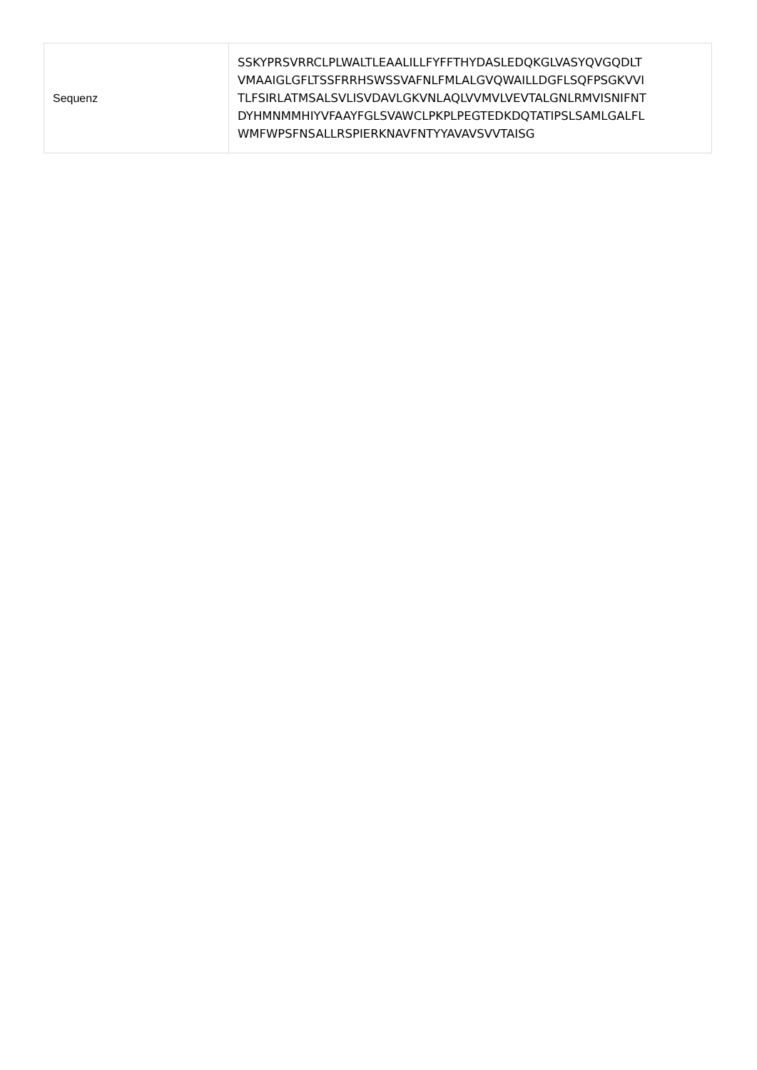| Sequenz | SSKYPRSVRRCLPLWALTLEAALILLFYFFTHYDASLEDQKGLVASYQVGQDLT VMAAIGLGFLTSSFRRHSWSSVAFNLFMLALGVQWAILLDGFLSQFPSGKVVI TLFSIRLATMSALSVLISVDAVLGKVNLAQLVVMVLVEVTALGNLRMVISNIFNT DYHMNMMHIYVFAAYFGLSVAWCLPKPLPEGTEDKDQTATIPSLSAMLGALFL WMFWPSFNSALLRSPIERKNAVFNTYYAVAVSVVTAISG |